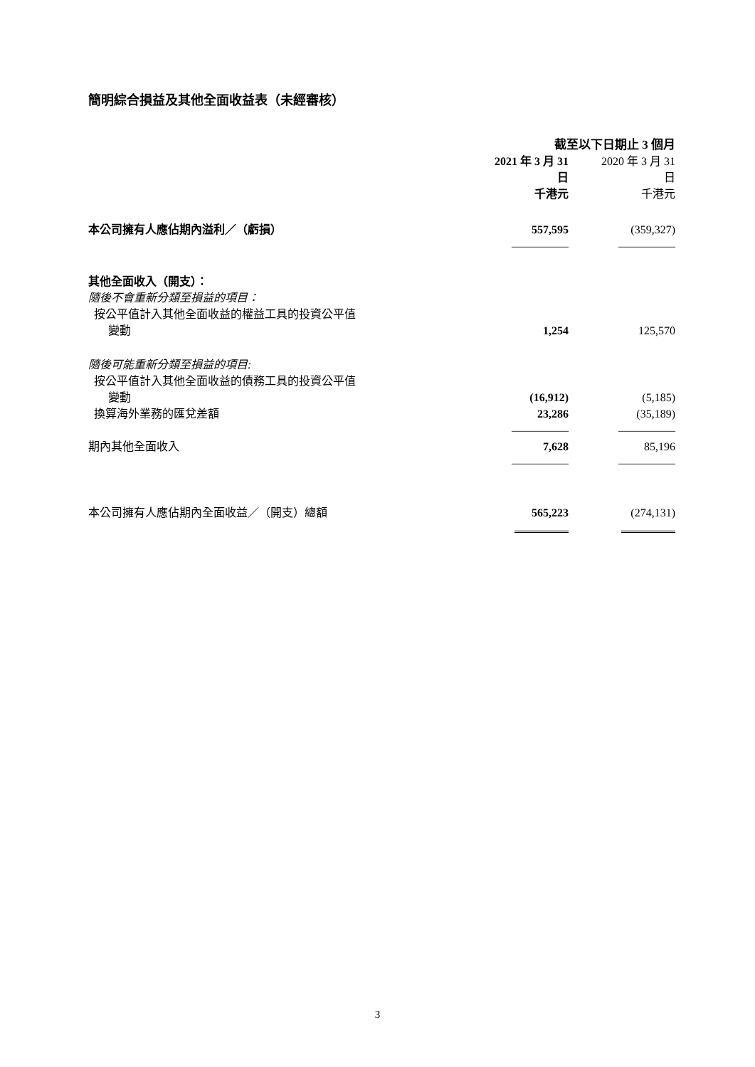簡明綜合損益及其他全面收益表（未經審核）
| | 截至以下日期止 3 個月 | | |
| --- | --- | --- | --- |
| | 2021 年 3 月 31 日 | | 2020 年 3 月 31 日 |
| | 千港元 | | 千港元 |
| 本公司擁有人應佔期內溢利／（虧損） | 557,595 | | (359,327) |
| | ――――― | | ――――― |
| 其他全面收入（開支）： | | | |
| 隨後不會重新分類至損益的項目： | | | |
| 按公平值計入其他全面收益的權益工具的投資公平值 | | | |
| 變動 | 1,254 | | 125,570 |
| 隨後可能重新分類至損益的項目: | | | |
| 按公平值計入其他全面收益的債務工具的投資公平值 | | | |
| 變動 | (16,912) | | (5,185) |
| 換算海外業務的匯兌差額 | 23,286 | | (35,189) |
| | ――――― | | ――――― |
| 期內其他全面收入 | 7,628 | | 85,196 |
| | ――――― | | ――――― |
| 本公司擁有人應佔期內全面收益／（開支）總額 | 565,223 | | (274,131) |
3